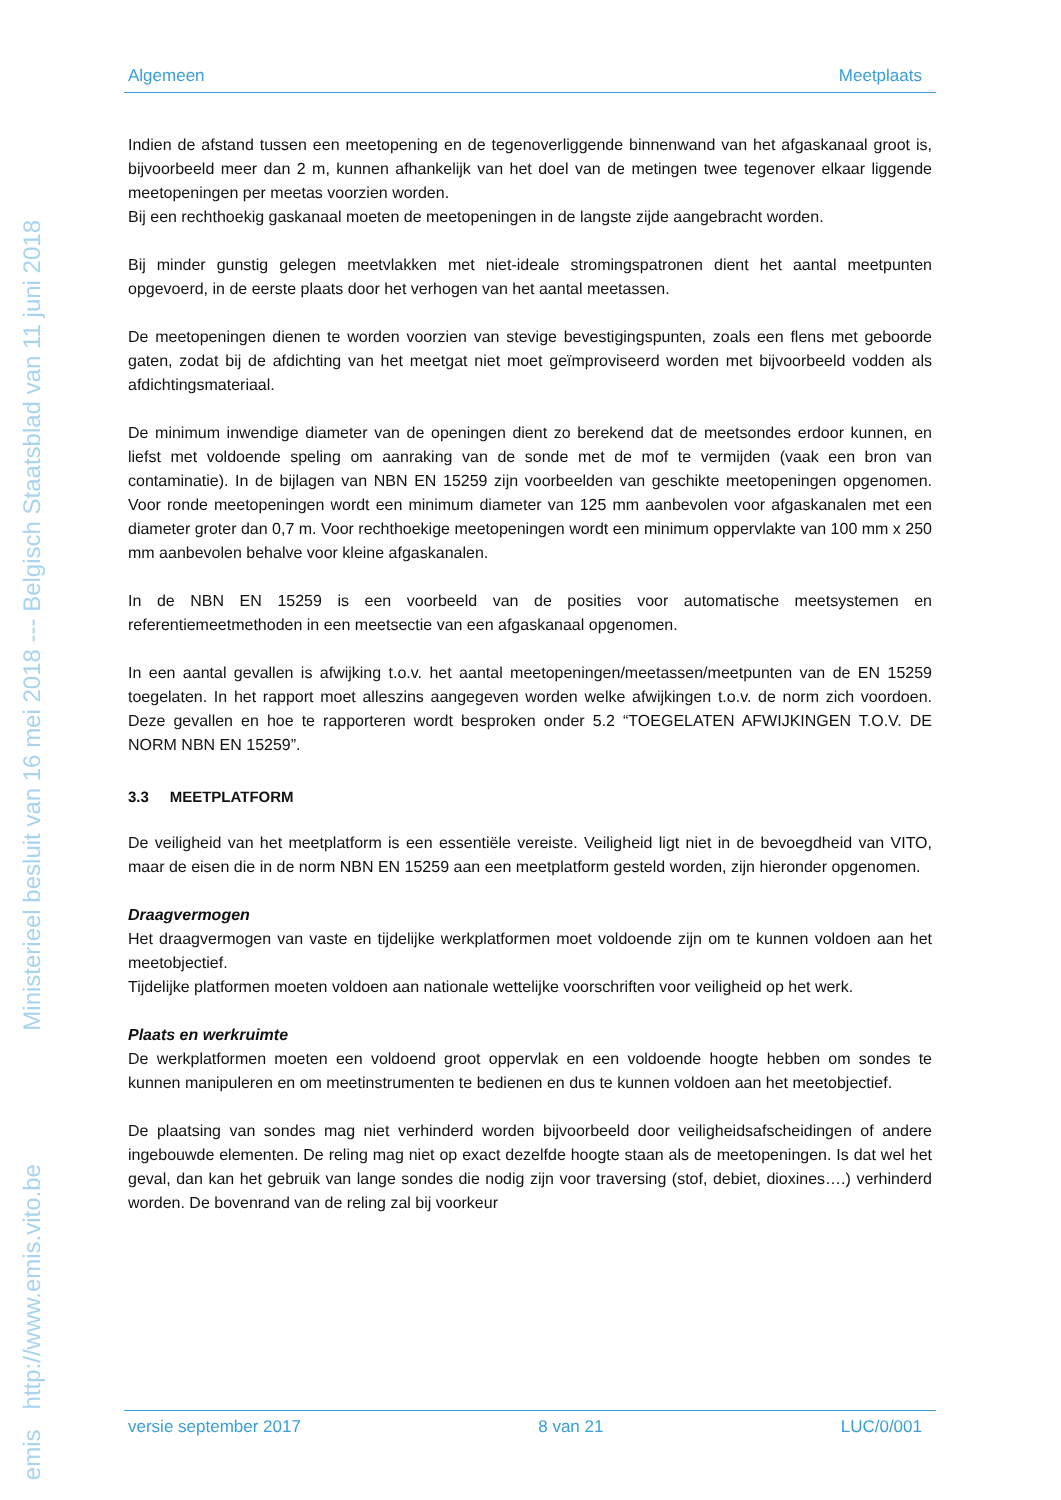emis http://www.emis.vito.be Ministerieel besluit van 16 mei 2018 --- Belgisch Staatsblad van 11 juni 2018
Algemeen Meetplaats
Indien de afstand tussen een meetopening en de tegenoverliggende binnenwand van het afgaskanaal groot is, bijvoorbeeld meer dan 2 m, kunnen afhankelijk van het doel van de metingen twee tegenover elkaar liggende meetopeningen per meetas voorzien worden.
Bij een rechthoekig gaskanaal moeten de meetopeningen in de langste zijde aangebracht worden.
Bij minder gunstig gelegen meetvlakken met niet-ideale stromingspatronen dient het aantal meetpunten opgevoerd, in de eerste plaats door het verhogen van het aantal meetassen.
De meetopeningen dienen te worden voorzien van stevige bevestigingspunten, zoals een flens met geboorde gaten, zodat bij de afdichting van het meetgat niet moet geïmproviseerd worden met bijvoorbeeld vodden als afdichtingsmateriaal.
De minimum inwendige diameter van de openingen dient zo berekend dat de meetsondes erdoor kunnen, en liefst met voldoende speling om aanraking van de sonde met de mof te vermijden (vaak een bron van contaminatie). In de bijlagen van NBN EN 15259 zijn voorbeelden van geschikte meetopeningen opgenomen. Voor ronde meetopeningen wordt een minimum diameter van 125 mm aanbevolen voor afgaskanalen met een diameter groter dan 0,7 m. Voor rechthoekige meetopeningen wordt een minimum oppervlakte van 100 mm x 250 mm aanbevolen behalve voor kleine afgaskanalen.
In de NBN EN 15259 is een voorbeeld van de posities voor automatische meetsystemen en referentiemeetmethoden in een meetsectie van een afgaskanaal opgenomen.
In een aantal gevallen is afwijking t.o.v. het aantal meetopeningen/meetassen/meetpunten van de EN 15259 toegelaten. In het rapport moet alleszins aangegeven worden welke afwijkingen t.o.v. de norm zich voordoen. Deze gevallen en hoe te rapporteren wordt besproken onder 5.2 “TOEGELATEN AFWIJKINGEN T.O.V. DE NORM NBN EN 15259”.
3.3 MEETPLATFORM
De veiligheid van het meetplatform is een essentiële vereiste. Veiligheid ligt niet in de bevoegdheid van VITO, maar de eisen die in de norm NBN EN 15259 aan een meetplatform gesteld worden, zijn hieronder opgenomen.
Draagvermogen
Het draagvermogen van vaste en tijdelijke werkplatformen moet voldoende zijn om te kunnen voldoen aan het meetobjectief.
Tijdelijke platformen moeten voldoen aan nationale wettelijke voorschriften voor veiligheid op het werk.
Plaats en werkruimte
De werkplatformen moeten een voldoend groot oppervlak en een voldoende hoogte hebben om sondes te kunnen manipuleren en om meetinstrumenten te bedienen en dus te kunnen voldoen aan het meetobjectief.
De plaatsing van sondes mag niet verhinderd worden bijvoorbeeld door veiligheidsafscheidingen of andere ingebouwde elementen. De reling mag niet op exact dezelfde hoogte staan als de meetopeningen. Is dat wel het geval, dan kan het gebruik van lange sondes die nodig zijn voor traversing (stof, debiet, dioxines….) verhinderd worden. De bovenrand van de reling zal bij voorkeur
versie september 2017 8 van 21 LUC/0/001